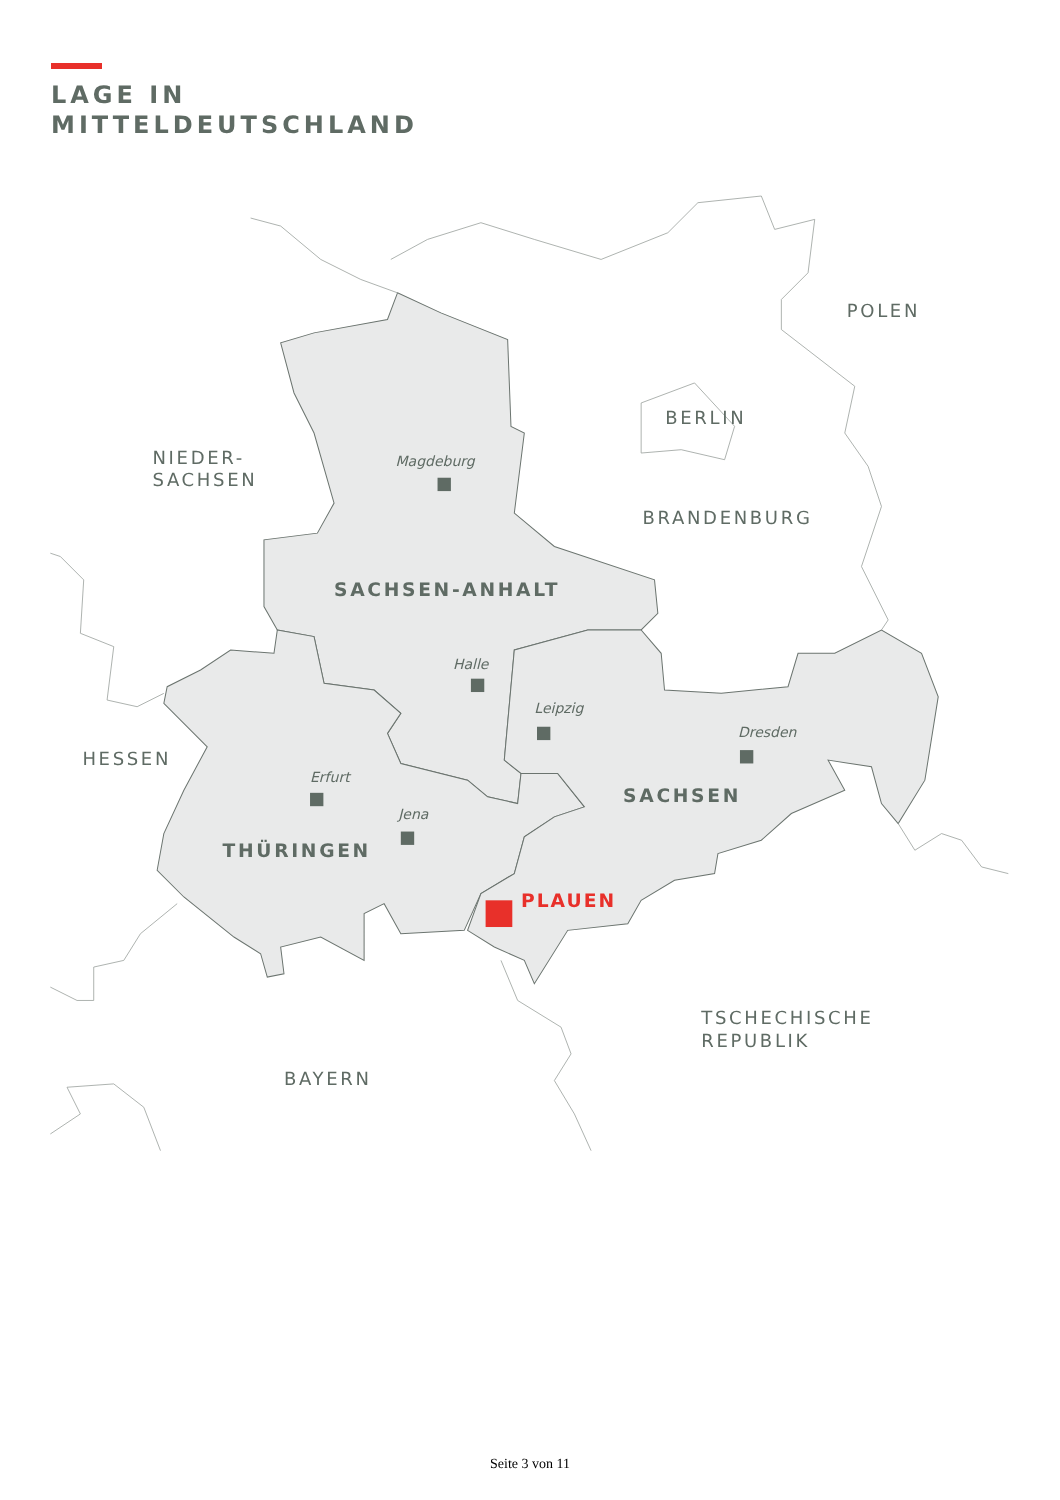LAGE IN
MITTELDEUTSCHLAND
NIEDER-
SACHSEN
POLEN
BERLIN
BRANDENBURG
Magdeburg
SACHSEN-ANHALT
Halle
Leipzig
Dresden
HESSEN
Erfurt
SACHSEN
Jena
THÜRINGEN
PLAUEN
TSCHECHISCHE
REPUBLIK
BAYERN
Seite 3 von 11